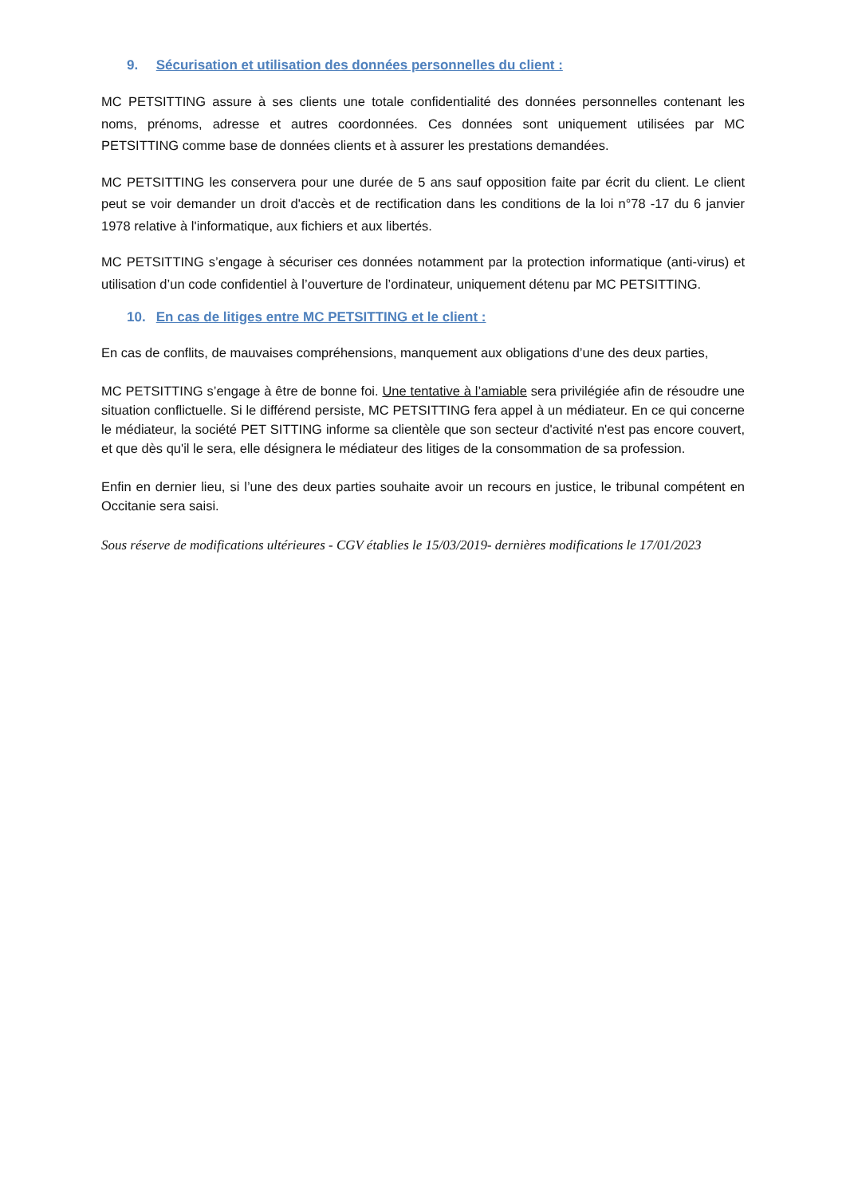9. Sécurisation et utilisation des données personnelles du client :
MC PETSITTING assure à ses clients une totale confidentialité des données personnelles contenant les noms, prénoms, adresse et autres coordonnées. Ces données sont uniquement utilisées par MC PETSITTING comme base de données clients et à assurer les prestations demandées.
MC PETSITTING les conservera pour une durée de 5 ans sauf opposition faite par écrit du client. Le client peut se voir demander un droit d'accès et de rectification dans les conditions de la loi n°78 -17 du 6 janvier 1978 relative à l'informatique, aux fichiers et aux libertés.
MC PETSITTING s’engage à sécuriser ces données notamment par la protection informatique (anti-virus) et utilisation d’un code confidentiel à l’ouverture de l’ordinateur, uniquement détenu par MC PETSITTING.
10. En cas de litiges entre MC PETSITTING et le client :
En cas de conflits, de mauvaises compréhensions, manquement aux obligations d’une des deux parties,
MC PETSITTING s’engage à être de bonne foi. Une tentative à l’amiable sera privilégiée afin de résoudre une situation conflictuelle. Si le différend persiste, MC PETSITTING fera appel à un médiateur. En ce qui concerne le médiateur, la société PET SITTING informe sa clientèle que son secteur d'activité n'est pas encore couvert, et que dès qu'il le sera, elle désignera le médiateur des litiges de la consommation de sa profession.
Enfin en dernier lieu, si l’une des deux parties souhaite avoir un recours en justice, le tribunal compétent en Occitanie sera saisi.
Sous réserve de modifications ultérieures - CGV établies le 15/03/2019- dernières modifications le 17/01/2023